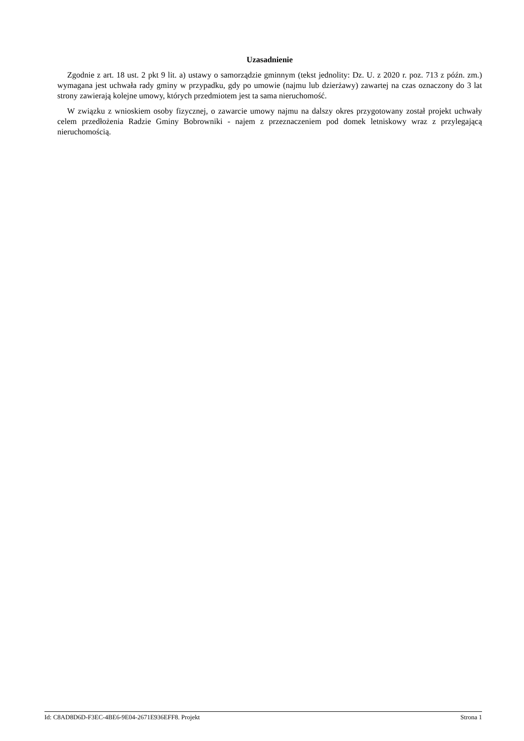Uzasadnienie
Zgodnie z art. 18 ust. 2 pkt 9 lit. a) ustawy o samorządzie gminnym (tekst jednolity: Dz. U. z 2020 r. poz. 713 z późn. zm.) wymagana jest uchwała rady gminy w przypadku, gdy po umowie (najmu lub dzierżawy) zawartej na czas oznaczony do 3 lat strony zawierają kolejne umowy, których przedmiotem jest ta sama nieruchomość.
W związku z wnioskiem osoby fizycznej, o zawarcie umowy najmu na dalszy okres przygotowany został projekt uchwały celem przedłożenia Radzie Gminy Bobrowniki - najem z przeznaczeniem pod domek letniskowy wraz z przylegającą nieruchomością.
Id: C8AD8D6D-F3EC-4BE6-9E04-2671E936EFF8. Projekt Strona 1